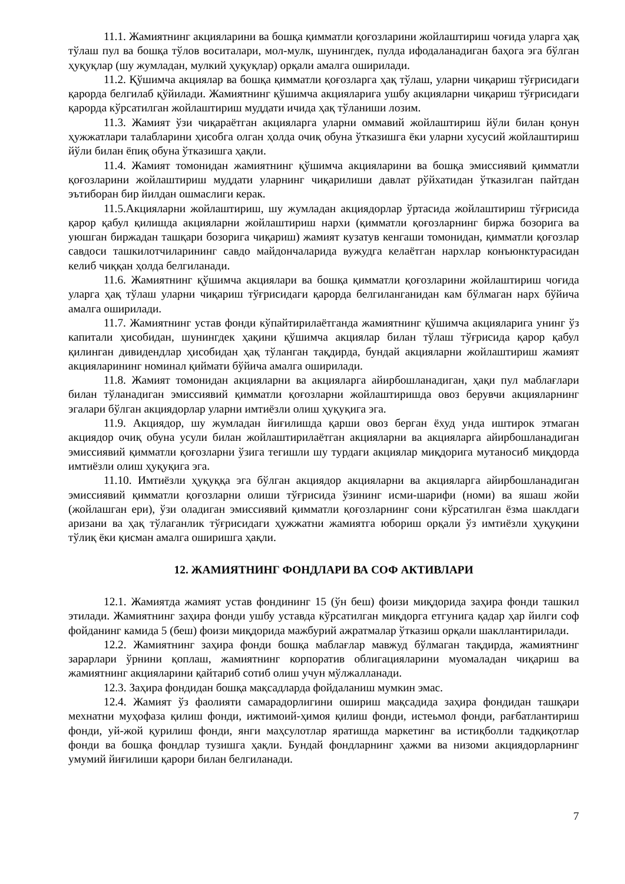11.1. Жамиятнинг акцияларини ва бошқа қимматли қоғозларини жойлаштириш чоғида уларга ҳақ тўлаш пул ва бошқа тўлов воситалари, мол-мулк, шунингдек, пулда ифодаланадиган баҳога эга бўлган ҳуқуқлар (шу жумладан, мулкий ҳуқуқлар) орқали амалга оширилади.
11.2. Қўшимча акциялар ва бошқа қимматли қоғозларга ҳақ тўлаш, уларни чиқариш тўғрисидаги қарорда белгилаб қўйилади. Жамиятнинг қўшимча акцияларига ушбу акцияларни чиқариш тўғрисидаги қарорда кўрсатилган жойлаштириш муддати ичида ҳақ тўланиши лозим.
11.3. Жамият ўзи чиқараётган акцияларга уларни оммавий жойлаштириш йўли билан қонун ҳужжатлари талабларини ҳисобга олган ҳолда очиқ обуна ўтказишга ёки уларни хусусий жойлаштириш йўли билан ёпиқ обуна ўтказишга ҳақли.
11.4. Жамият томонидан жамиятнинг қўшимча акцияларини ва бошқа эмиссиявий қимматли қоғозларини жойлаштириш муддати уларнинг чиқарилиши давлат рўйхатидан ўтказилган пайтдан эътиборан бир йилдан ошмаслиги керак.
11.5.Акцияларни жойлаштириш, шу жумладан акциядорлар ўртасида жойлаштириш тўғрисида қарор қабул қилишда акцияларни жойлаштириш нархи (қимматли қоғозларнинг биржа бозорига ва уюшган биржадан ташқари бозорига чиқариш) жамият кузатув кенгаши томонидан, қимматли қоғозлар савдоси ташкилотчиларининг савдо майдончаларида вужудга келаётган нархлар конъюнктурасидан келиб чиққан ҳолда белгиланади.
11.6. Жамиятнинг қўшимча акциялари ва бошқа қимматли қоғозларини жойлаштириш чоғида уларга ҳақ тўлаш уларни чиқариш тўғрисидаги қарорда белгиланганидан кам бўлмаган нарх бўйича амалга оширилади.
11.7. Жамиятнинг устав фонди кўпайтирилаётганда жамиятнинг қўшимча акцияларига унинг ўз капитали ҳисобидан, шунингдек ҳақини қўшимча акциялар билан тўлаш тўғрисида қарор қабул қилинган дивидендлар ҳисобидан ҳақ тўланган тақдирда, бундай акцияларни жойлаштириш жамият акцияларининг номинал қиймати бўйича амалга оширилади.
11.8. Жамият томонидан акцияларни ва акцияларга айирбошланадиган, ҳақи пул маблағлари билан тўланадиган эмиссиявий қимматли қоғозларни жойлаштиришда овоз берувчи акцияларнинг эгалари бўлган акциядорлар уларни имтиёзли олиш ҳуқуқига эга.
11.9. Акциядор, шу жумладан йиғилишда қарши овоз берган ёхуд унда иштирок этмаган акциядор очиқ обуна усули билан жойлаштирилаётган акцияларни ва акцияларга айирбошланадиган эмиссиявий қимматли қоғозларни ўзига тегишли шу турдаги акциялар миқдорига мутаносиб миқдорда имтиёзли олиш ҳуқуқига эга.
11.10. Имтиёзли ҳуқуққа эга бўлган акциядор акцияларни ва акцияларга айирбошланадиган эмиссиявий қимматли қоғозларни олиши тўғрисида ўзининг исми-шарифи (номи) ва яшаш жойи (жойлашган ери), ўзи оладиган эмиссиявий қимматли қоғозларнинг сони кўрсатилган ёзма шаклдаги аризани ва ҳақ тўлаганлик тўғрисидаги ҳужжатни жамиятга юбориш орқали ўз имтиёзли ҳуқуқини тўлиқ ёки қисман амалга оширишга ҳақли.
12. ЖАМИЯТНИНГ ФОНДЛАРИ ВА СОФ АКТИВЛАРИ
12.1. Жамиятда жамият устав фондининг 15 (ўн беш) фоизи миқдорида заҳира фонди ташкил этилади. Жамиятнинг заҳира фонди ушбу уставда кўрсатилган миқдорга етгунига қадар ҳар йилги соф фойданинг камида 5 (беш) фоизи миқдорида мажбурий ажратмалар ўтказиш орқали шакллантирилади.
12.2. Жамиятнинг заҳира фонди бошқа маблағлар мавжуд бўлмаган тақдирда, жамиятнинг зарарлари ўрнини қоплаш, жамиятнинг корпоратив облигацияларини муомаладан чиқариш ва жамиятнинг акцияларини қайтариб сотиб олиш учун мўлжалланади.
12.3. Заҳира фондидан бошқа мақсадларда фойдаланиш мумкин эмас.
12.4. Жамият ўз фаолияти самарадорлигини ошириш мақсадида заҳира фондидан ташқари мехнатни муҳофаза қилиш фонди, ижтимоий-ҳимоя қилиш фонди, истеьмол фонди, рағбатлантириш фонди, уй-жой қурилиш фонди, янги маҳсулотлар яратишда маркетинг ва истиқболли тадқиқотлар фонди ва бошқа фондлар тузишга ҳақли. Бундай фондларнинг ҳажми ва низоми акциядорларнинг умумий йиғилиши қарори билан белгиланади.
7